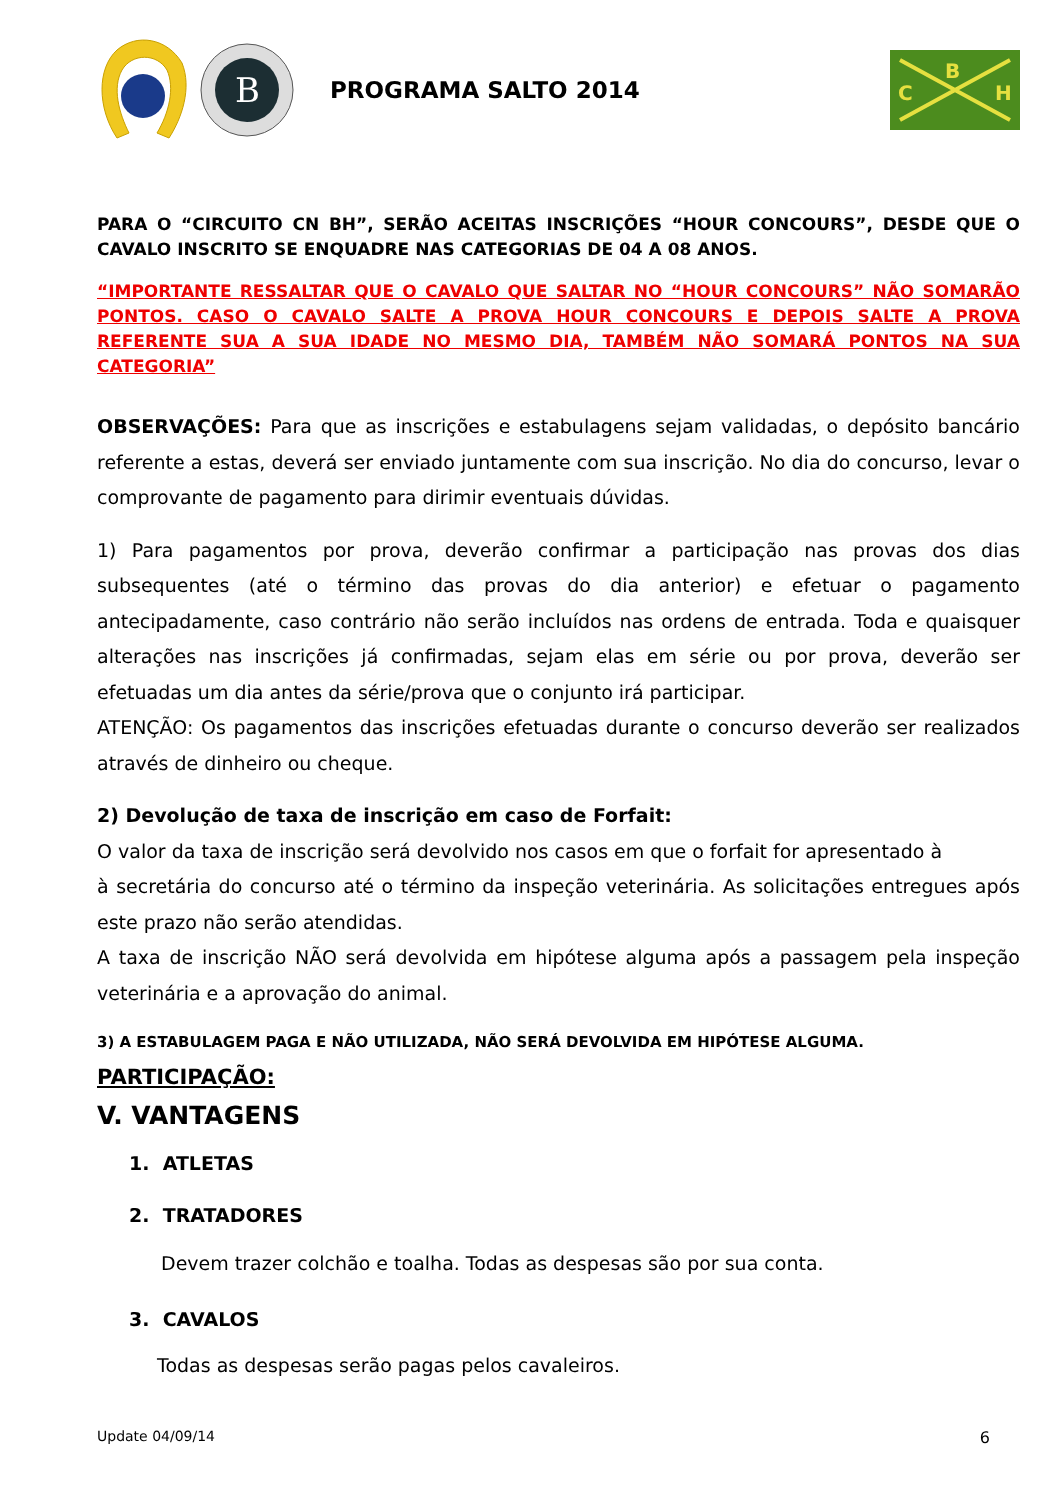B
PROGRAMA SALTO 2014
B
C
H
PARA O “CIRCUITO CN BH”, SERÃO ACEITAS INSCRIÇÕES “HOUR CONCOURS”, DESDE QUE O CAVALO INSCRITO SE ENQUADRE NAS CATEGORIAS DE 04 A 08 ANOS.
“IMPORTANTE RESSALTAR QUE O CAVALO QUE SALTAR NO “HOUR CONCOURS” NÃO SOMARÃO PONTOS. CASO O CAVALO SALTE A PROVA HOUR CONCOURS E DEPOIS SALTE A PROVA REFERENTE SUA A SUA IDADE NO MESMO DIA, TAMBÉM NÃO SOMARÁ PONTOS NA SUA CATEGORIA”
OBSERVAÇÕES: Para que as inscrições e estabulagens sejam validadas, o depósito bancário referente a estas, deverá ser enviado juntamente com sua inscrição. No dia do concurso, levar o comprovante de pagamento para dirimir eventuais dúvidas.
1) Para pagamentos por prova, deverão confirmar a participação nas provas dos dias subsequentes (até o término das provas do dia anterior) e efetuar o pagamento antecipadamente, caso contrário não serão incluídos nas ordens de entrada. Toda e quaisquer alterações nas inscrições já confirmadas, sejam elas em série ou por prova, deverão ser efetuadas um dia antes da série/prova que o conjunto irá participar.
ATENÇÃO: Os pagamentos das inscrições efetuadas durante o concurso deverão ser realizados através de dinheiro ou cheque.
2) Devolução de taxa de inscrição em caso de Forfait:
O valor da taxa de inscrição será devolvido nos casos em que o forfait for apresentado à
à secretária do concurso até o término da inspeção veterinária. As solicitações entregues após este prazo não serão atendidas.
A taxa de inscrição NÃO será devolvida em hipótese alguma após a passagem pela inspeção veterinária e a aprovação do animal.
3) A ESTABULAGEM PAGA E NÃO UTILIZADA, NÃO SERÁ DEVOLVIDA EM HIPÓTESE ALGUMA.
PARTICIPAÇÃO:
V. VANTAGENS
1. ATLETAS
2. TRATADORES
Devem trazer colchão e toalha. Todas as despesas são por sua conta.
3. CAVALOS
Todas as despesas serão pagas pelos cavaleiros.
Update 04/09/14 6